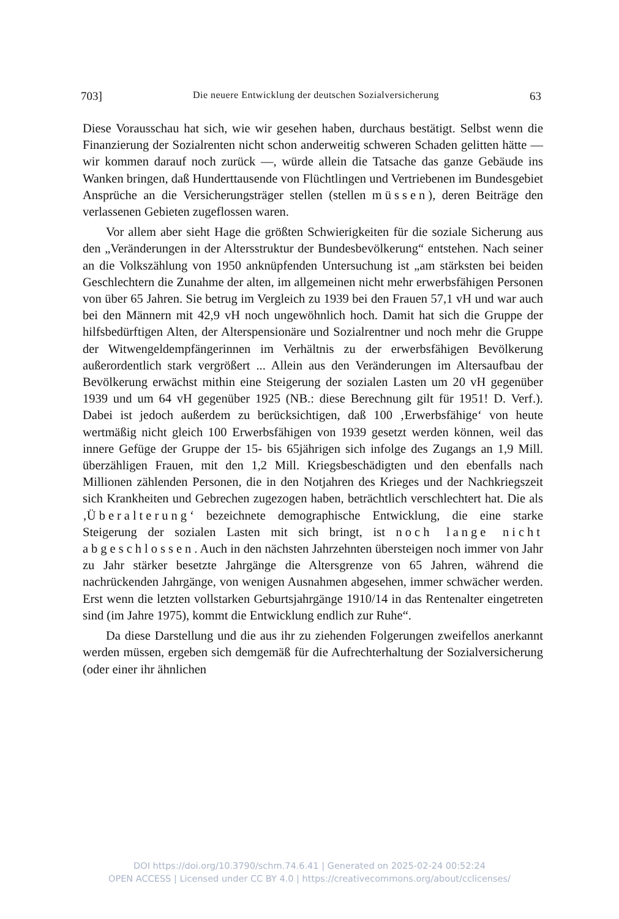703] Die neuere Entwicklung der deutschen Sozialversicherung 63
Diese Vorausschau hat sich, wie wir gesehen haben, durchaus bestätigt. Selbst wenn die Finanzierung der Sozialrenten nicht schon anderweitig schweren Schaden gelitten hätte — wir kommen darauf noch zurück —, würde allein die Tatsache das ganze Gebäude ins Wanken bringen, daß Hunderttausende von Flüchtlingen und Vertriebenen im Bundesgebiet Ansprüche an die Versicherungsträger stellen (stellen müssen), deren Beiträge den verlassenen Gebieten zugeflossen waren.
Vor allem aber sieht Hage die größten Schwierigkeiten für die soziale Sicherung aus den „Veränderungen in der Altersstruktur der Bundesbevölkerung“ entstehen. Nach seiner an die Volkszählung von 1950 anknüpfenden Untersuchung ist „am stärksten bei beiden Geschlechtern die Zunahme der alten, im allgemeinen nicht mehr erwerbsfähigen Personen von über 65 Jahren. Sie betrug im Vergleich zu 1939 bei den Frauen 57,1 vH und war auch bei den Männern mit 42,9 vH noch ungewöhnlich hoch. Damit hat sich die Gruppe der hilfsbedürftigen Alten, der Alterspensionäre und Sozialrentner und noch mehr die Gruppe der Witwengeldempfängerinnen im Verhältnis zu der erwerbsfähigen Bevölkerung außerordentlich stark vergrößert ... Allein aus den Veränderungen im Altersaufbau der Bevölkerung erwächst mithin eine Steigerung der sozialen Lasten um 20 vH gegenüber 1939 und um 64 vH gegenüber 1925 (NB.: diese Berechnung gilt für 1951! D. Verf.). Dabei ist jedoch außerdem zu berücksichtigen, daß 100 ‚Erwerbsfähige‘ von heute wertmäßig nicht gleich 100 Erwerbsfähigen von 1939 gesetzt werden können, weil das innere Gefüge der Gruppe der 15- bis 65jährigen sich infolge des Zugangs an 1,9 Mill. überzähligen Frauen, mit den 1,2 Mill. Kriegsbeschädigten und den ebenfalls nach Millionen zählenden Personen, die in den Notjahren des Krieges und der Nachkriegszeit sich Krankheiten und Gebrechen zugezogen haben, beträchtlich verschlechtert hat. Die als ‚Überalterung‘ bezeichnete demographische Entwicklung, die eine starke Steigerung der sozialen Lasten mit sich bringt, ist noch lange nicht abgeschlossen. Auch in den nächsten Jahrzehnten übersteigen noch immer von Jahr zu Jahr stärker besetzte Jahrgänge die Altersgrenze von 65 Jahren, während die nachrückenden Jahrgänge, von wenigen Ausnahmen abgesehen, immer schwächer werden. Erst wenn die letzten vollstarken Geburtsjahrgänge 1910/14 in das Rentenalter eingetreten sind (im Jahre 1975), kommt die Entwicklung endlich zur Ruhe“.
Da diese Darstellung und die aus ihr zu ziehenden Folgerungen zweifellos anerkannt werden müssen, ergeben sich demgemäß für die Aufrechterhaltung der Sozialversicherung (oder einer ihr ähnlichen
DOI https://doi.org/10.3790/schm.74.6.41 | Generated on 2025-02-24 00:52:24
OPEN ACCESS | Licensed under CC BY 4.0 | https://creativecommons.org/about/cclicenses/